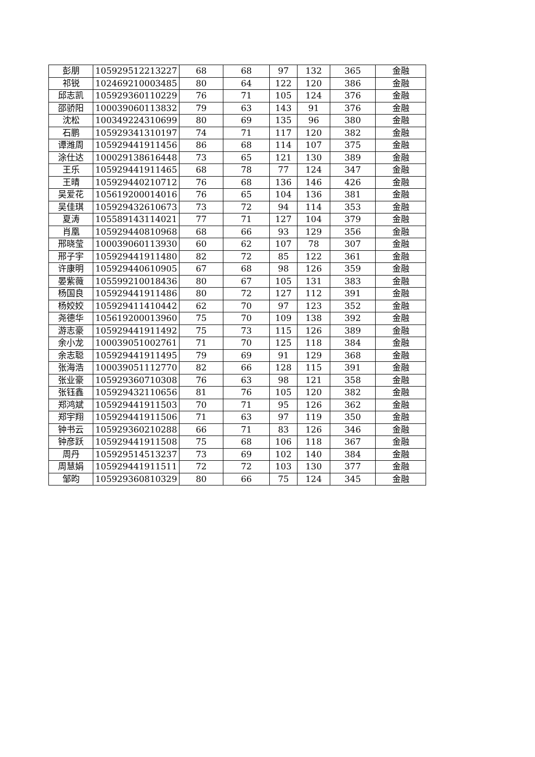| 彭朋 | 105929512213227 | 68 | 68 | 97 | 132 | 365 | 金融 |
| 祁锐 | 102469210003485 | 80 | 64 | 122 | 120 | 386 | 金融 |
| 邱志凯 | 105929360110229 | 76 | 71 | 105 | 124 | 376 | 金融 |
| 邵骄阳 | 100039060113832 | 79 | 63 | 143 | 91 | 376 | 金融 |
| 沈松 | 100349224310699 | 80 | 69 | 135 | 96 | 380 | 金融 |
| 石鹏 | 105929341310197 | 74 | 71 | 117 | 120 | 382 | 金融 |
| 谭潍周 | 105929441911456 | 86 | 68 | 114 | 107 | 375 | 金融 |
| 涂仕达 | 100029138616448 | 73 | 65 | 121 | 130 | 389 | 金融 |
| 王乐 | 105929441911465 | 68 | 78 | 77 | 124 | 347 | 金融 |
| 王晴 | 105929440210712 | 76 | 68 | 136 | 146 | 426 | 金融 |
| 吴爱花 | 105619200014016 | 76 | 65 | 104 | 136 | 381 | 金融 |
| 吴佳琪 | 105929432610673 | 73 | 72 | 94 | 114 | 353 | 金融 |
| 夏涛 | 105589143114021 | 77 | 71 | 127 | 104 | 379 | 金融 |
| 肖凰 | 105929440810968 | 68 | 66 | 93 | 129 | 356 | 金融 |
| 邢晓莹 | 100039060113930 | 60 | 62 | 107 | 78 | 307 | 金融 |
| 邢子宇 | 105929441911480 | 82 | 72 | 85 | 122 | 361 | 金融 |
| 许康明 | 105929440610905 | 67 | 68 | 98 | 126 | 359 | 金融 |
| 晏紫薇 | 105599210018436 | 80 | 67 | 105 | 131 | 383 | 金融 |
| 杨国良 | 105929441911486 | 80 | 72 | 127 | 112 | 391 | 金融 |
| 杨姣姣 | 105929411410442 | 62 | 70 | 97 | 123 | 352 | 金融 |
| 尧德华 | 105619200013960 | 75 | 70 | 109 | 138 | 392 | 金融 |
| 游志豪 | 105929441911492 | 75 | 73 | 115 | 126 | 389 | 金融 |
| 余小龙 | 100039051002761 | 71 | 70 | 125 | 118 | 384 | 金融 |
| 余志聪 | 105929441911495 | 79 | 69 | 91 | 129 | 368 | 金融 |
| 张海浩 | 100039051112770 | 82 | 66 | 128 | 115 | 391 | 金融 |
| 张业豪 | 105929360710308 | 76 | 63 | 98 | 121 | 358 | 金融 |
| 张钰鑫 | 105929432110656 | 81 | 76 | 105 | 120 | 382 | 金融 |
| 郑鸿斌 | 105929441911503 | 70 | 71 | 95 | 126 | 362 | 金融 |
| 郑宇翔 | 105929441911506 | 71 | 63 | 97 | 119 | 350 | 金融 |
| 钟书云 | 105929360210288 | 66 | 71 | 83 | 126 | 346 | 金融 |
| 钟彦跃 | 105929441911508 | 75 | 68 | 106 | 118 | 367 | 金融 |
| 周丹 | 105929514513237 | 73 | 69 | 102 | 140 | 384 | 金融 |
| 周慧娟 | 105929441911511 | 72 | 72 | 103 | 130 | 377 | 金融 |
| 邹昀 | 105929360810329 | 80 | 66 | 75 | 124 | 345 | 金融 |